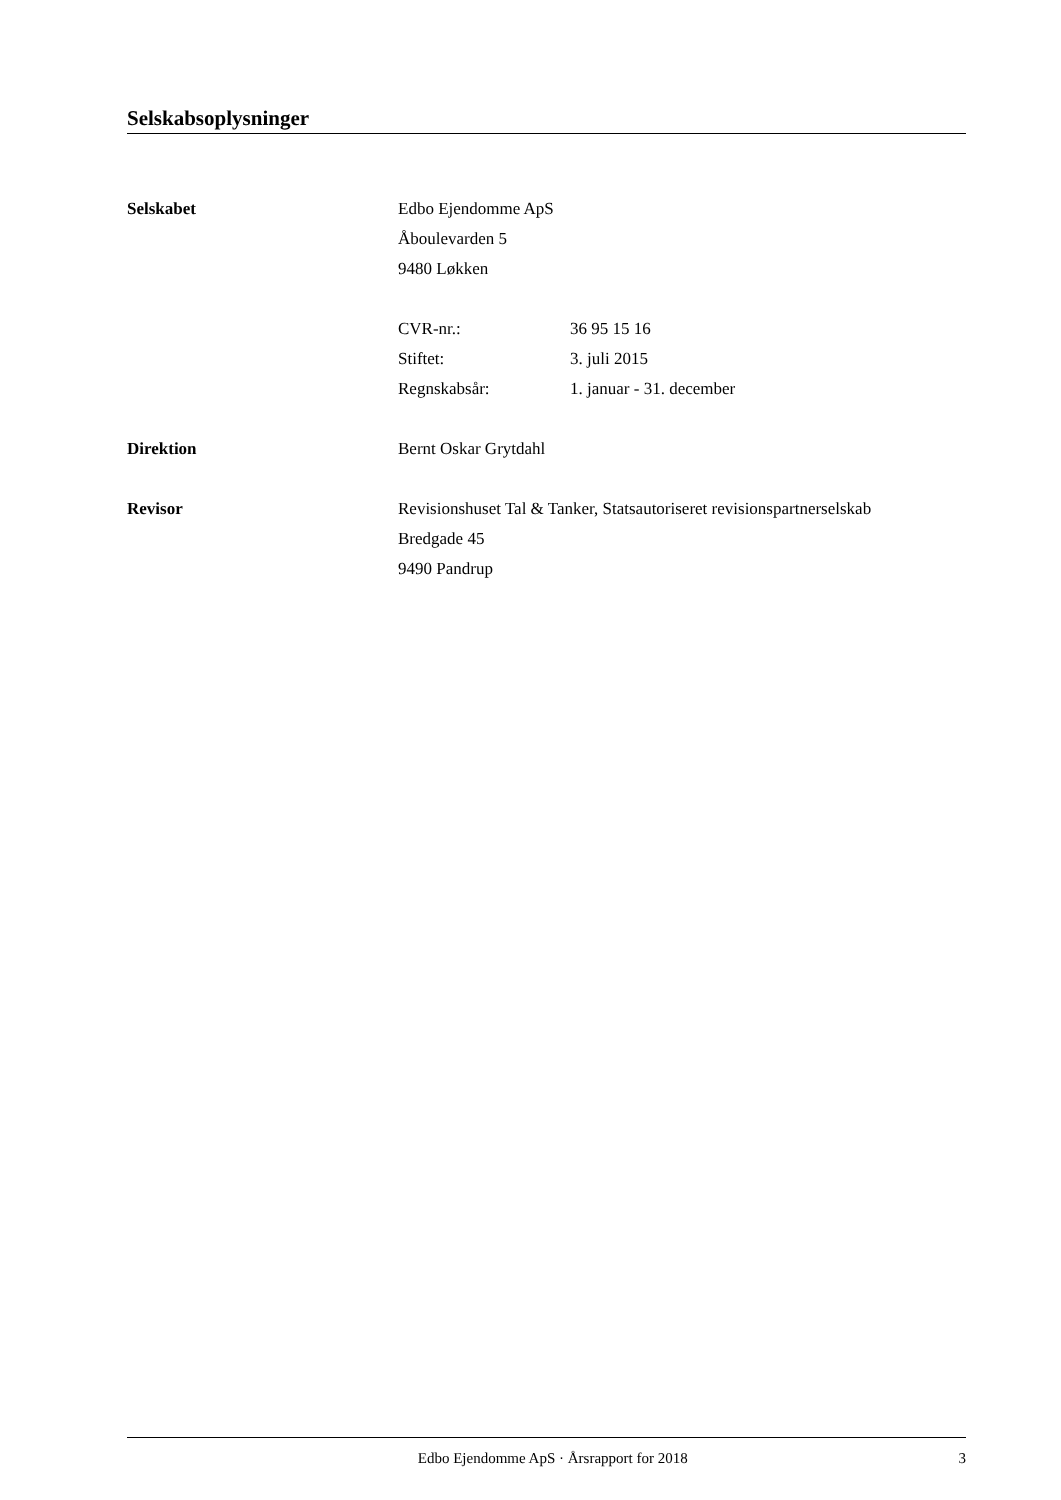Selskabsoplysninger
Selskabet Edbo Ejendomme ApS
Åboulevarden 5
9480 Løkken
CVR-nr.: 36 95 15 16
Stiftet: 3. juli 2015
Regnskabsår: 1. januar - 31. december
Direktion Bernt Oskar Grytdahl
Revisor Revisionshuset Tal & Tanker, Statsautoriseret revisionspartnerselskab
Bredgade 45
9490 Pandrup
Edbo Ejendomme ApS · Årsrapport for 2018
3